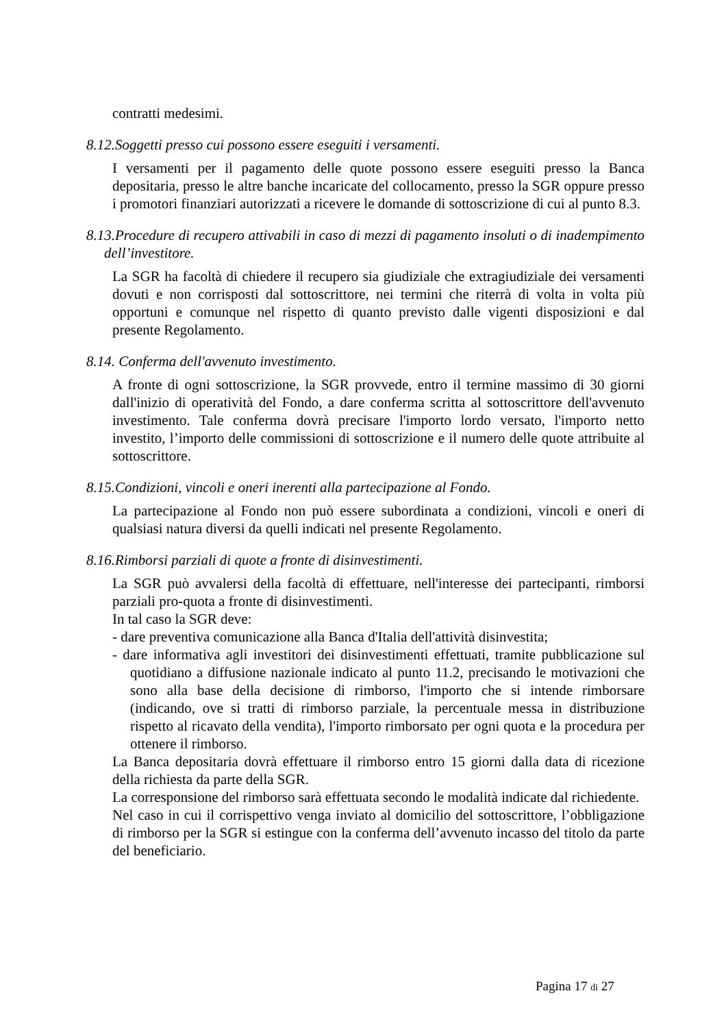contratti medesimi.
8.12.Soggetti presso cui possono essere eseguiti i versamenti.
I versamenti per il pagamento delle quote possono essere eseguiti presso la Banca depositaria, presso le altre banche incaricate del collocamento, presso la SGR oppure presso i promotori finanziari autorizzati a ricevere le domande di sottoscrizione di cui al punto 8.3.
8.13.Procedure di recupero attivabili in caso di mezzi di pagamento insoluti o di inadempimento dell’investitore.
La SGR ha facoltà di chiedere il recupero sia giudiziale che extragiudiziale dei versamenti dovuti e non corrisposti dal sottoscrittore, nei termini che riterrà di volta in volta più opportuni e comunque nel rispetto di quanto previsto dalle vigenti disposizioni e dal presente Regolamento.
8.14. Conferma dell'avvenuto investimento.
A fronte di ogni sottoscrizione, la SGR provvede, entro il termine massimo di 30 giorni dall'inizio di operatività del Fondo, a dare conferma scritta al sottoscrittore dell'avvenuto investimento. Tale conferma dovrà precisare l'importo lordo versato, l'importo netto investito, l’importo delle commissioni di sottoscrizione e il numero delle quote attribuite al sottoscrittore.
8.15.Condizioni, vincoli e oneri inerenti alla partecipazione al Fondo.
La partecipazione al Fondo non può essere subordinata a condizioni, vincoli e oneri di qualsiasi natura diversi da quelli indicati nel presente Regolamento.
8.16.Rimborsi parziali di quote a fronte di disinvestimenti.
La SGR può avvalersi della facoltà di effettuare, nell'interesse dei partecipanti, rimborsi parziali pro-quota a fronte di disinvestimenti.
In tal caso la SGR deve:
- dare preventiva comunicazione alla Banca d'Italia dell'attività disinvestita;
- dare informativa agli investitori dei disinvestimenti effettuati, tramite pubblicazione sul quotidiano a diffusione nazionale indicato al punto 11.2, precisando le motivazioni che sono alla base della decisione di rimborso, l'importo che si intende rimborsare (indicando, ove si tratti di rimborso parziale, la percentuale messa in distribuzione rispetto al ricavato della vendita), l'importo rimborsato per ogni quota e la procedura per ottenere il rimborso.
La Banca depositaria dovrà effettuare il rimborso entro 15 giorni dalla data di ricezione della richiesta da parte della SGR.
La corresponsione del rimborso sarà effettuata secondo le modalità indicate dal richiedente.
Nel caso in cui il corrispettivo venga inviato al domicilio del sottoscrittore, l’obbligazione di rimborso per la SGR si estingue con la conferma dell’avvenuto incasso del titolo da parte del beneficiario.
Pagina 17 di 27